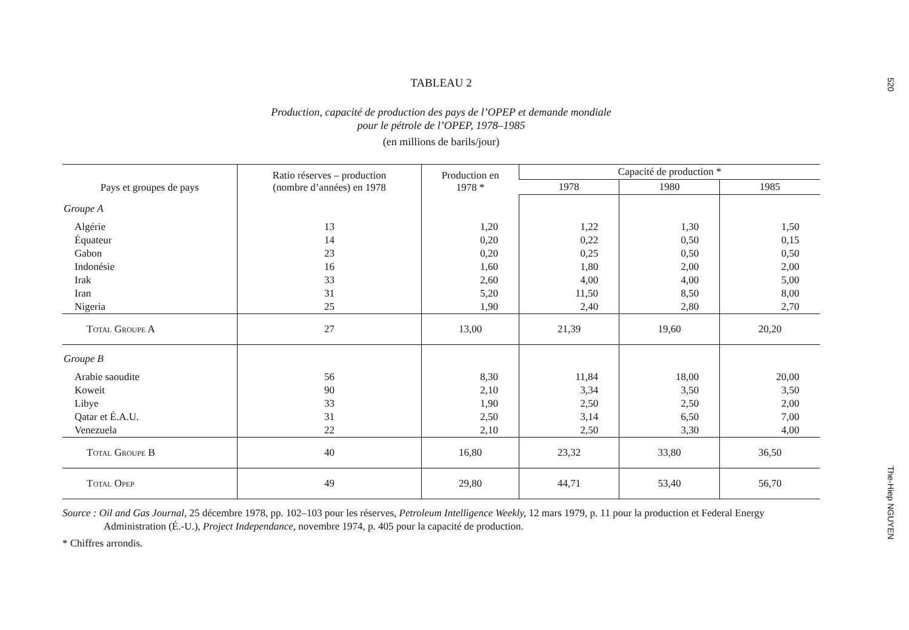520
The-Hiep NGUYEN
TABLEAU 2
Production, capacité de production des pays de l’OPEP et demande mondiale
pour le pétrole de l’OPEP, 1978–1985
(en millions de barils/jour)
| Pays et groupes de pays | Ratio réserves – production (nombre d’années) en 1978 | Production en 1978 * | Capacité de production * | | |
| --- | --- | --- | --- | --- | --- |
| | | | 1978 | 1980 | 1985 |
| Groupe A | | | | | |
| Algérie | 13 | 1,20 | 1,22 | 1,30 | 1,50 |
| Équateur | 14 | 0,20 | 0,22 | 0,50 | 0,15 |
| Gabon | 23 | 0,20 | 0,25 | 0,50 | 0,50 |
| Indonésie | 16 | 1,60 | 1,80 | 2,00 | 2,00 |
| Irak | 33 | 2,60 | 4,00 | 4,00 | 5,00 |
| Iran | 31 | 5,20 | 11,50 | 8,50 | 8,00 |
| Nigeria | 25 | 1,90 | 2,40 | 2,80 | 2,70 |
| Total Groupe A | 27 | 13,00 | 21,39 | 19,60 | 20,20 |
| Groupe B | | | | | |
| Arabie saoudite | 56 | 8,30 | 11,84 | 18,00 | 20,00 |
| Koweit | 90 | 2,10 | 3,34 | 3,50 | 3,50 |
| Libye | 33 | 1,90 | 2,50 | 2,50 | 2,00 |
| Qatar et É.A.U. | 31 | 2,50 | 3,14 | 6,50 | 7,00 |
| Venezuela | 22 | 2,10 | 2,50 | 3,30 | 4,00 |
| Total Groupe B | 40 | 16,80 | 23,32 | 33,80 | 36,50 |
| Total Opep | 49 | 29,80 | 44,71 | 53,40 | 56,70 |
Source : Oil and Gas Journal, 25 décembre 1978, pp. 102–103 pour les réserves, Petroleum Intelligence Weekly, 12 mars 1979, p. 11 pour la production et Federal Energy Administration (É.-U.), Project Independance, novembre 1974, p. 405 pour la capacité de production.
* Chiffres arrondis.